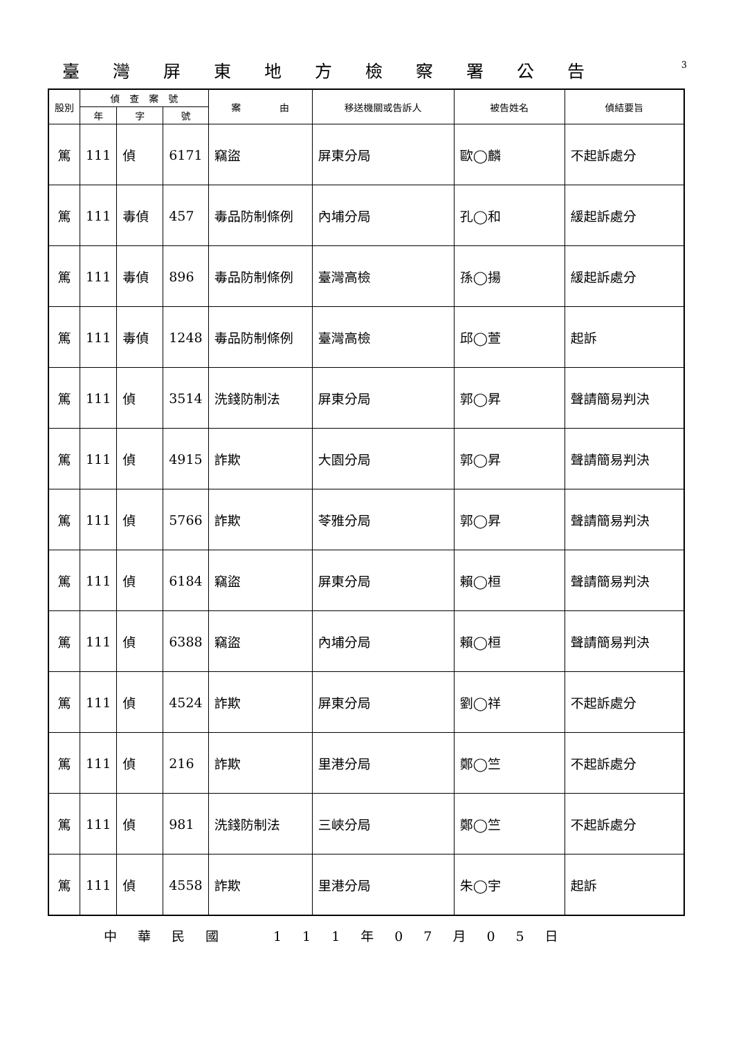3
臺灣屏東地方檢察署公告
| 股別 | 偵 查 案 號 | | | 案 由 | 移送機關或告訴人 | 被告姓名 | 偵結要旨 |
| --- | --- | --- | --- | --- | --- | --- | --- |
| | 年 | 字 | 號 | | | | |
| 篤 | 111 | 偵 | 6171 | 竊盜 | 屏東分局 | 歐◯麟 | 不起訴處分 |
| 篤 | 111 | 毒偵 | 457 | 毒品防制條例 | 內埔分局 | 孔◯和 | 緩起訴處分 |
| 篤 | 111 | 毒偵 | 896 | 毒品防制條例 | 臺灣高檢 | 孫◯揚 | 緩起訴處分 |
| 篤 | 111 | 毒偵 | 1248 | 毒品防制條例 | 臺灣高檢 | 邱◯萱 | 起訴 |
| 篤 | 111 | 偵 | 3514 | 洗錢防制法 | 屏東分局 | 郭◯昇 | 聲請簡易判決 |
| 篤 | 111 | 偵 | 4915 | 詐欺 | 大園分局 | 郭◯昇 | 聲請簡易判決 |
| 篤 | 111 | 偵 | 5766 | 詐欺 | 苓雅分局 | 郭◯昇 | 聲請簡易判決 |
| 篤 | 111 | 偵 | 6184 | 竊盜 | 屏東分局 | 賴◯桓 | 聲請簡易判決 |
| 篤 | 111 | 偵 | 6388 | 竊盜 | 內埔分局 | 賴◯桓 | 聲請簡易判決 |
| 篤 | 111 | 偵 | 4524 | 詐欺 | 屏東分局 | 劉◯祥 | 不起訴處分 |
| 篤 | 111 | 偵 | 216 | 詐欺 | 里港分局 | 鄭◯竺 | 不起訴處分 |
| 篤 | 111 | 偵 | 981 | 洗錢防制法 | 三峽分局 | 鄭◯竺 | 不起訴處分 |
| 篤 | 111 | 偵 | 4558 | 詐欺 | 里港分局 | 朱◯宇 | 起訴 |
中華民國　111年07月05日